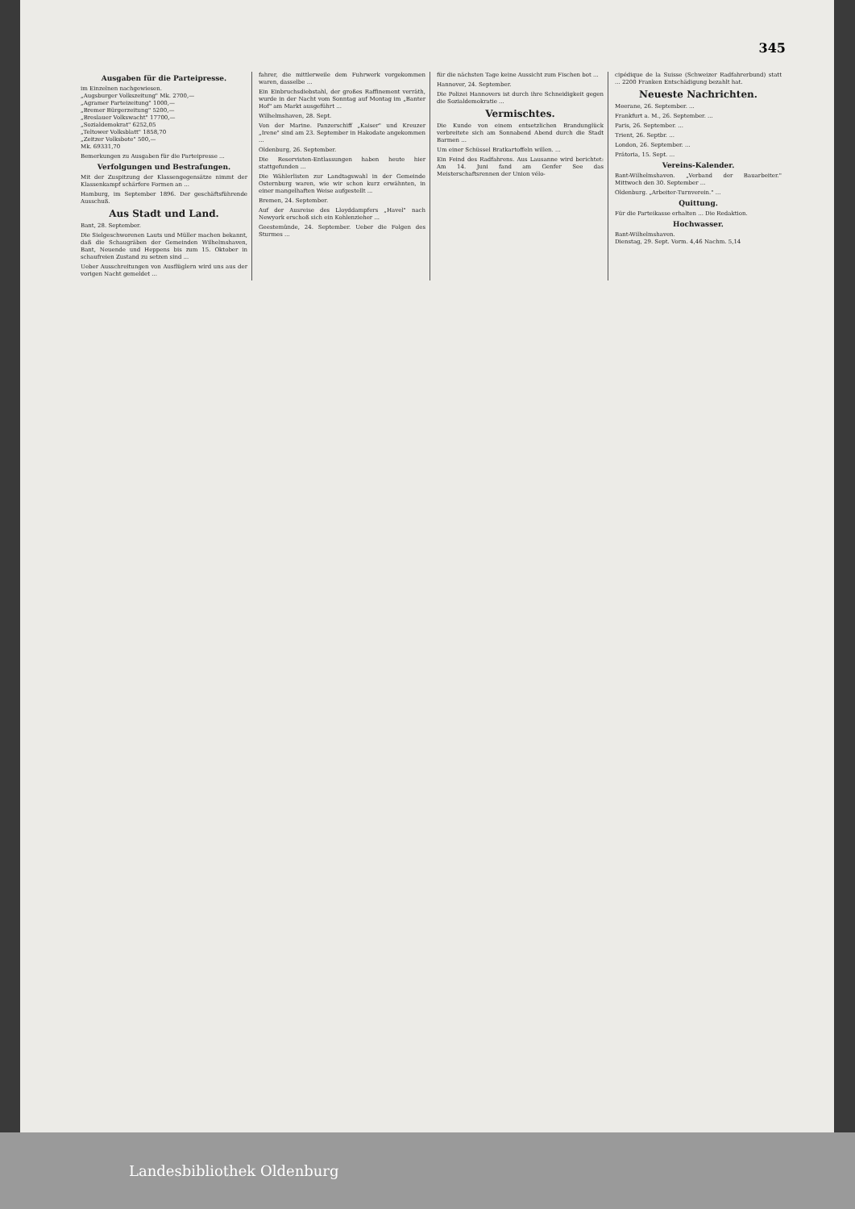345
Ausgaben für die Parteipresse.
im Einzelnen nachgewiesen.
„Augsburger Volkszeitung" Mk. 2700,—
„Agramer Parteizeitung" 1000,—
„Bremer Bürgerzeitung" 5200,—
„Breslauer Volkswacht" 17700,—
„Sozialdemokrat" 6252,05
„Teltower Volksblatt" 1858,70
„Zeitzer Volksbote" 500,—
Mk. 69331,70
Bemerkungen zu Ausgaben für die Parteipresse ...
Verfolgungen und Bestrafungen.
Mit der Zuspitzung der Klassengegensätze nimmt der Klassenkampf schärfere Formen an ...
Hamburg, im September 1896. Der geschäftsführende Ausschuß.
Aus Stadt und Land.
Bant, 28. September.
Die Sielgeschworenen Lauts und Müller machen bekannt, daß die Schaugräben der Gemeinden Wilhelmshaven, Bant, Neuende und Heppens bis zum 15. Oktober in schaufreien Zustand zu setzen sind ...
Ueber Ausschreitungen von Ausflüglern wird uns aus der vorigen Nacht gemeldet ...
fahrer, die mittlerweile dem Fuhrwerk vorgekommen waren, dasselbe ...
Ein Einbruchsdiebstahl, der großes Raffinement verräth, wurde in der Nacht vom Sonntag auf Montag im „Banter Hof" am Markt ausgeführt ...
Wilhelmshaven, 28. Sept.
Von der Marine. Panzerschiff „Kaiser" und Kreuzer „Irene" sind am 23. September in Hakodate angekommen ...
Oldenburg, 26. September.
Die Reservisten-Entlassungen haben heute hier stattgefunden ...
Die Wählerlisten zur Landtagswahl in der Gemeinde Osternburg waren, wie wir schon kurz erwähnten, in einer mangelhaften Weise aufgestellt ...
Bremen, 24. September.
Auf der Ausreise des Lloyddampfers „Havel" nach Newyork erschoß sich ein Kohlenzieher ...
Geestemünde, 24. September. Ueber die Folgen des Sturmes ...
für die nächsten Tage keine Aussicht zum Fischen bot ...
Hannover, 24. September.
Die Polizei Hannovers ist durch ihre Schneidigkeit gegen die Sozialdemokratie ...
Vermischtes.
Die Kunde von einem entsetzlichen Brandunglück verbreitete sich am Sonnabend Abend durch die Stadt Barmen ...
Um einer Schüssel Bratkartoffeln willen. ...
Ein Feind des Radfahrens. Aus Lausanne wird berichtet: Am 14. Juni fand am Genfer See das Meisterschaftsrennen der Union vélo-
cipédique de la Suisse (Schweizer Radfahrerbund) statt ... 2200 Franken Entschädigung bezahlt hat.
Neueste Nachrichten.
Meerane, 26. September. ...
Frankfurt a. M., 26. September. ...
Paris, 26. September. ...
Trient, 26. Septbr. ...
London, 26. September. ...
Prätoria, 15. Sept. ...
Vereins-Kalender.
Bant-Wilhelmshaven. „Verband der Bauarbeiter." Mittwoch den 30. September ...
Oldenburg. „Arbeiter-Turnverein." ...
Quittung.
Für die Parteikasse erhalten ... Die Redaktion.
Hochwasser.
Bant-Wilhelmshaven.
Dienstag, 29. Sept. Vorm. 4,46 Nachm. 5,14
Landesbibliothek Oldenburg